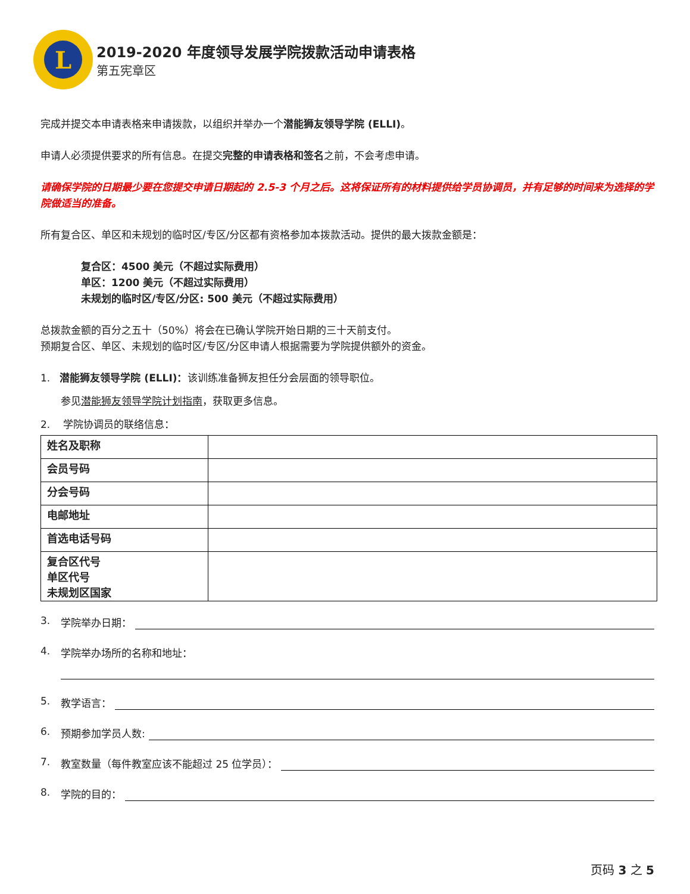L
2019-2020 年度领导发展学院拨款活动申请表格
第五宪章区
完成并提交本申请表格来申请拨款，以组织并举办一个潜能狮友领导学院 (ELLI)。
申请人必须提供要求的所有信息。在提交完整的申请表格和签名之前，不会考虑申请。
请确保学院的日期最少要在您提交申请日期起的 2.5-3 个月之后。这将保证所有的材料提供给学员协调员，并有足够的时间来为选择的学院做适当的准备。
所有复合区、单区和未规划的临时区/专区/分区都有资格参加本拨款活动。提供的最大拨款金额是：
复合区：4500 美元（不超过实际费用）
单区：1200 美元（不超过实际费用）
未规划的临时区/专区/分区: 500 美元（不超过实际费用）
总拨款金额的百分之五十（50%）将会在已确认学院开始日期的三十天前支付。
预期复合区、单区、未规划的临时区/专区/分区申请人根据需要为学院提供额外的资金。
1. 潜能狮友领导学院 (ELLI)：该训练准备狮友担任分会层面的领导职位。
参见潜能狮友领导学院计划指南，获取更多信息。
2. 学院协调员的联络信息：
| 姓名及职称 | |
| 会员号码 | |
| 分会号码 | |
| 电邮地址 | |
| 首选电话号码 | |
| 复合区代号 单区代号 未规划区国家 | |
3. 学院举办日期：
4. 学院举办场所的名称和地址：
5. 教学语言：
6. 预期参加学员人数:
7. 教室数量（每件教室应该不能超过 25 位学员）：
8. 学院的目的：
页码 3 之 5